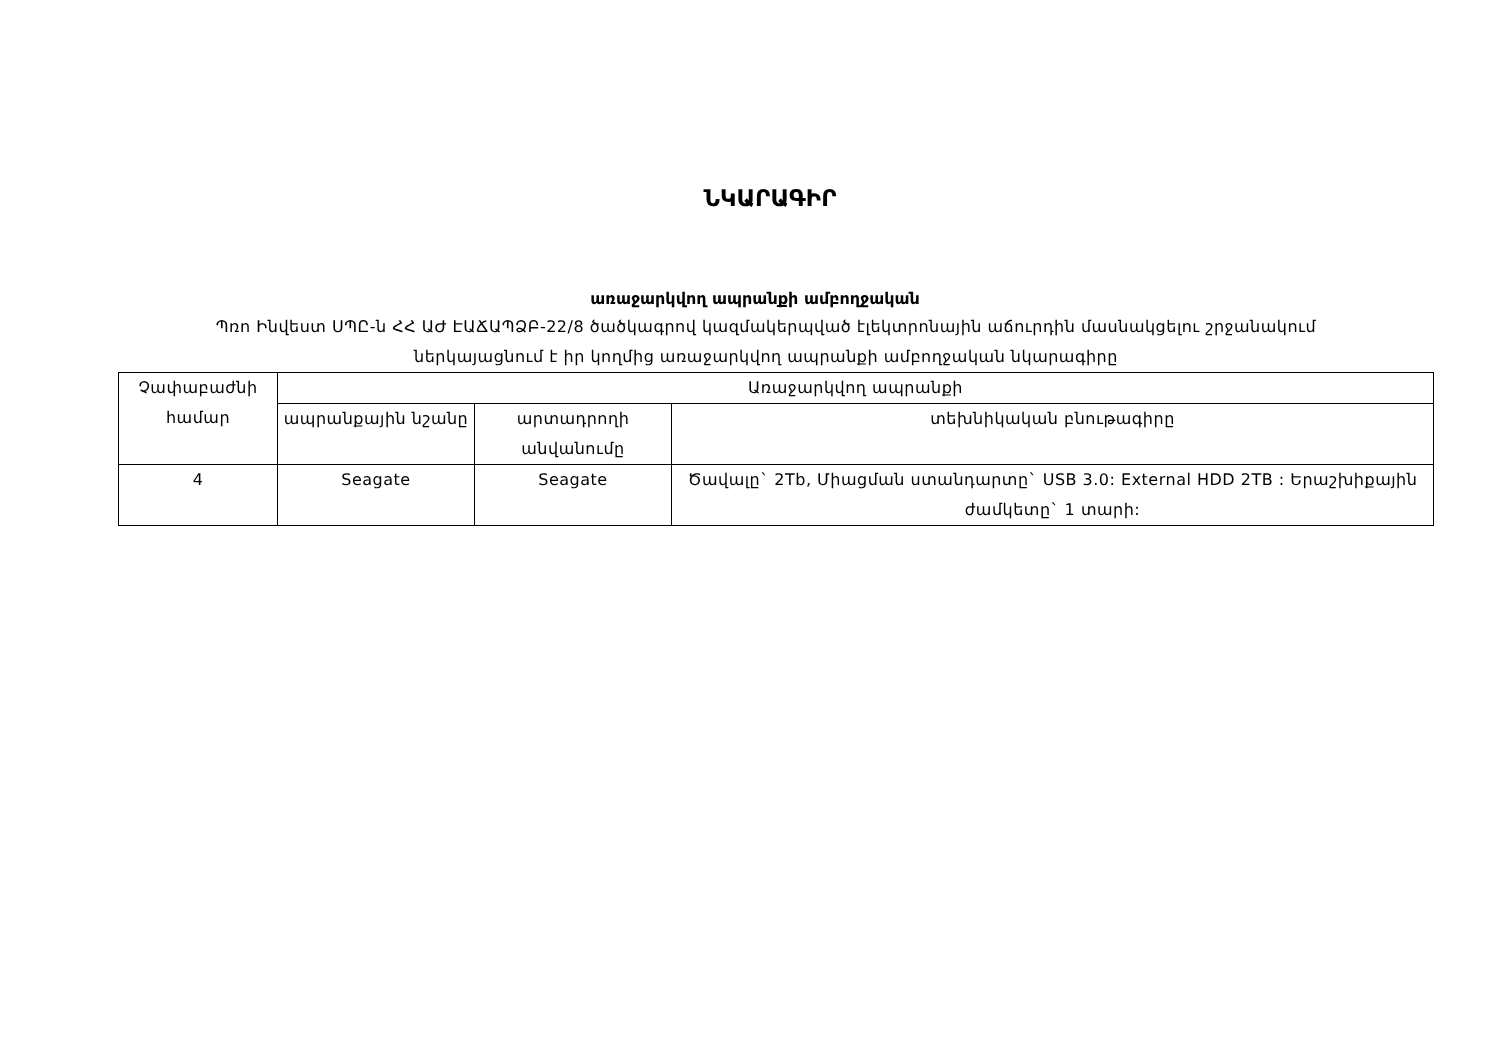ՆԿԱՐԱԳԻՐ
առաջարկվող ապրանքի ամբողջական
Պռո Ինվեստ ՍՊԸ-ն ՀՀ ԱԺ ԷԱՃԱՊՁԲ-22/8 ծածկագրով կազմակերպված էլեկտրոնային աճուրդին մասնակցելու շրջանակում ներկայացնում է իր կողմից առաջարկվող ապրանքի ամբողջական նկարագիրը
| Չափաբաժնի համար | Առաջարկվող ապրանքի | | |
| --- | --- | --- | --- |
| | ապրանքային նշանը | արտադրողի անվանումը | տեխնիկական բնութագիրը |
| 4 | Seagate | Seagate | Ծավալը` 2Tb, Միացման ստանդարտը` USB 3.0: External HDD 2TB : Երաշխիքային ժամկետը` 1 տարի: |